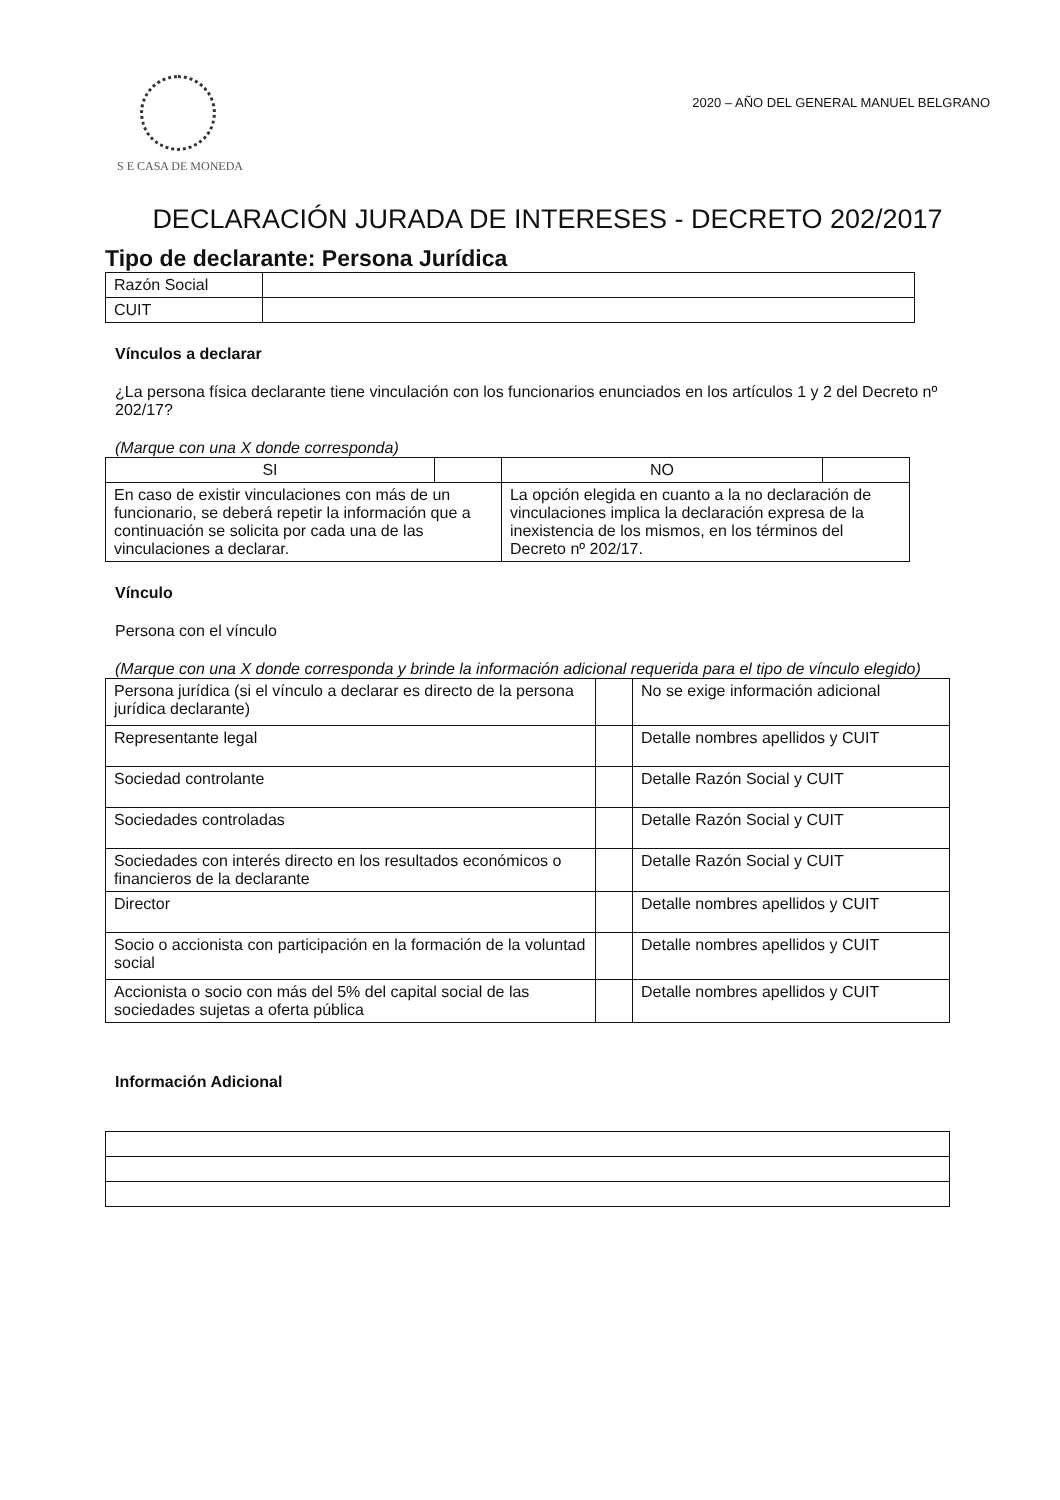S E CASA DE MONEDA
2020 – AÑO DEL GENERAL MANUEL BELGRANO
DECLARACIÓN JURADA DE INTERESES - DECRETO 202/2017
Tipo de declarante: Persona Jurídica
| Razón Social | |
| CUIT | |
Vínculos a declarar
¿La persona física declarante tiene vinculación con los funcionarios enunciados en los artículos 1 y 2 del Decreto nº 202/17?
(Marque con una X donde corresponda)
| SI | | NO | |
| En caso de existir vinculaciones con más de un funcionario, se deberá repetir la información que a continuación se solicita por cada una de las vinculaciones a declarar. | | La opción elegida en cuanto a la no declaración de vinculaciones implica la declaración expresa de la inexistencia de los mismos, en los términos del Decreto nº 202/17. | |
Vínculo
Persona con el vínculo
(Marque con una X donde corresponda y brinde la información adicional requerida para el tipo de vínculo elegido)
| Persona jurídica (si el vínculo a declarar es directo de la persona jurídica declarante) | | No se exige información adicional |
| Representante legal | | Detalle nombres apellidos y CUIT |
| Sociedad controlante | | Detalle Razón Social y CUIT |
| Sociedades controladas | | Detalle Razón Social y CUIT |
| Sociedades con interés directo en los resultados económicos o financieros de la declarante | | Detalle Razón Social y CUIT |
| Director | | Detalle nombres apellidos y CUIT |
| Socio o accionista con participación en la formación de la voluntad social | | Detalle nombres apellidos y CUIT |
| Accionista o socio con más del 5% del capital social de las sociedades sujetas a oferta pública | | Detalle nombres apellidos y CUIT |
Información Adicional